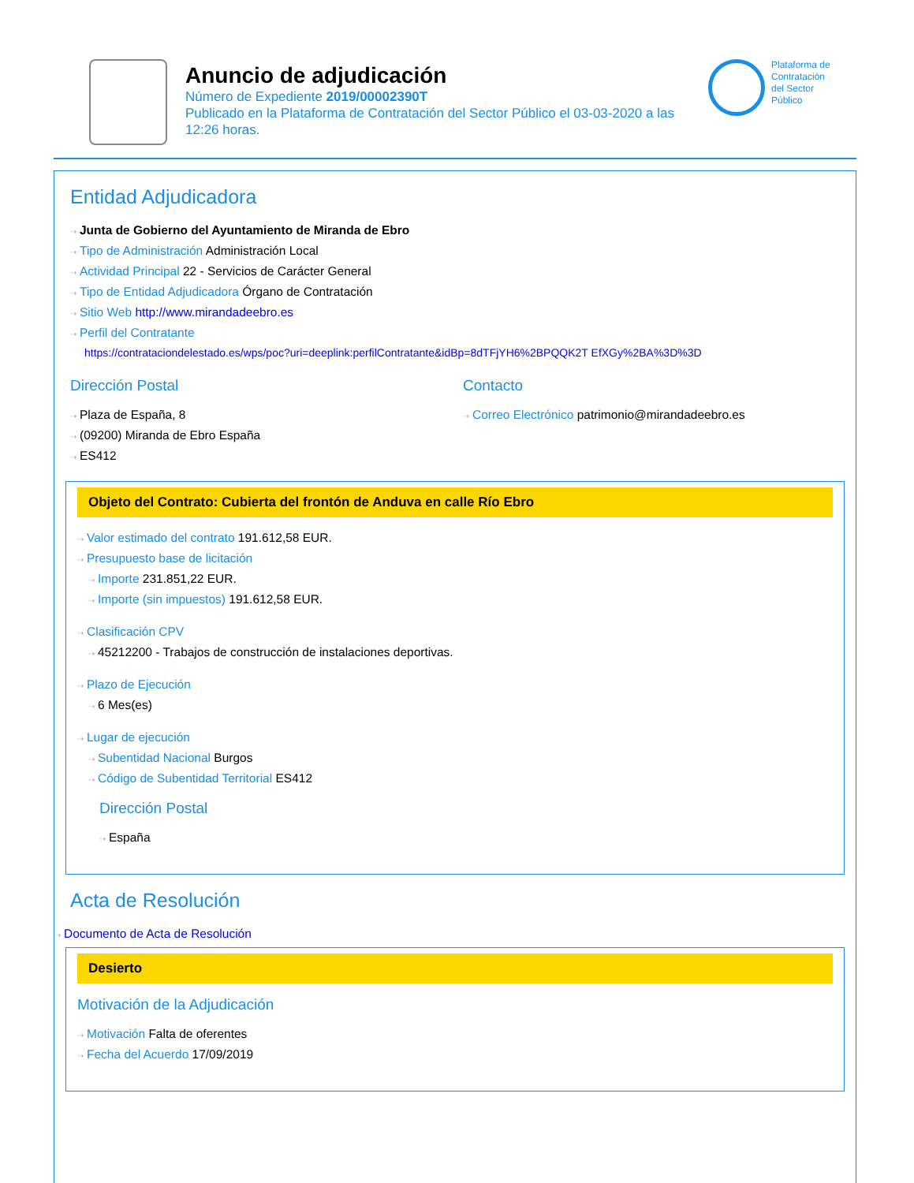Anuncio de adjudicación
Número de Expediente 2019/00002390T
Publicado en la Plataforma de Contratación del Sector Público el 03-03-2020 a las 12:26 horas.
Plataforma de
Contratación
del Sector
Público
Entidad Adjudicadora
⇢ Junta de Gobierno del Ayuntamiento de Miranda de Ebro
⇢ Tipo de Administración Administración Local
⇢ Actividad Principal 22 - Servicios de Carácter General
⇢ Tipo de Entidad Adjudicadora Órgano de Contratación
⇢ Sitio Web http://www.mirandadeebro.es
⇢ Perfil del Contratante
https://contrataciondelestado.es/wps/poc?uri=deeplink:perfilContratante&idBp=8dTFjYH6%2BPQQK2T EfXGy%2BA%3D%3D
Dirección Postal
⇢ Plaza de España, 8
⇢ (09200) Miranda de Ebro España
⇢ ES412
Contacto
⇢ Correo Electrónico patrimonio@mirandadeebro.es
Objeto del Contrato: Cubierta del frontón de Anduva en calle Río Ebro
⇢ Valor estimado del contrato 191.612,58 EUR.
⇢ Presupuesto base de licitación
⇢ Importe 231.851,22 EUR.
⇢ Importe (sin impuestos) 191.612,58 EUR.
⇢ Clasificación CPV
⇢ 45212200 - Trabajos de construcción de instalaciones deportivas.
⇢ Plazo de Ejecución
⇢ 6 Mes(es)
⇢ Lugar de ejecución
⇢ Subentidad Nacional Burgos
⇢ Código de Subentidad Territorial ES412
Dirección Postal
⇢ España
Acta de Resolución
⇢ Documento de Acta de Resolución
Desierto
Motivación de la Adjudicación
⇢ Motivación Falta de oferentes
⇢ Fecha del Acuerdo 17/09/2019